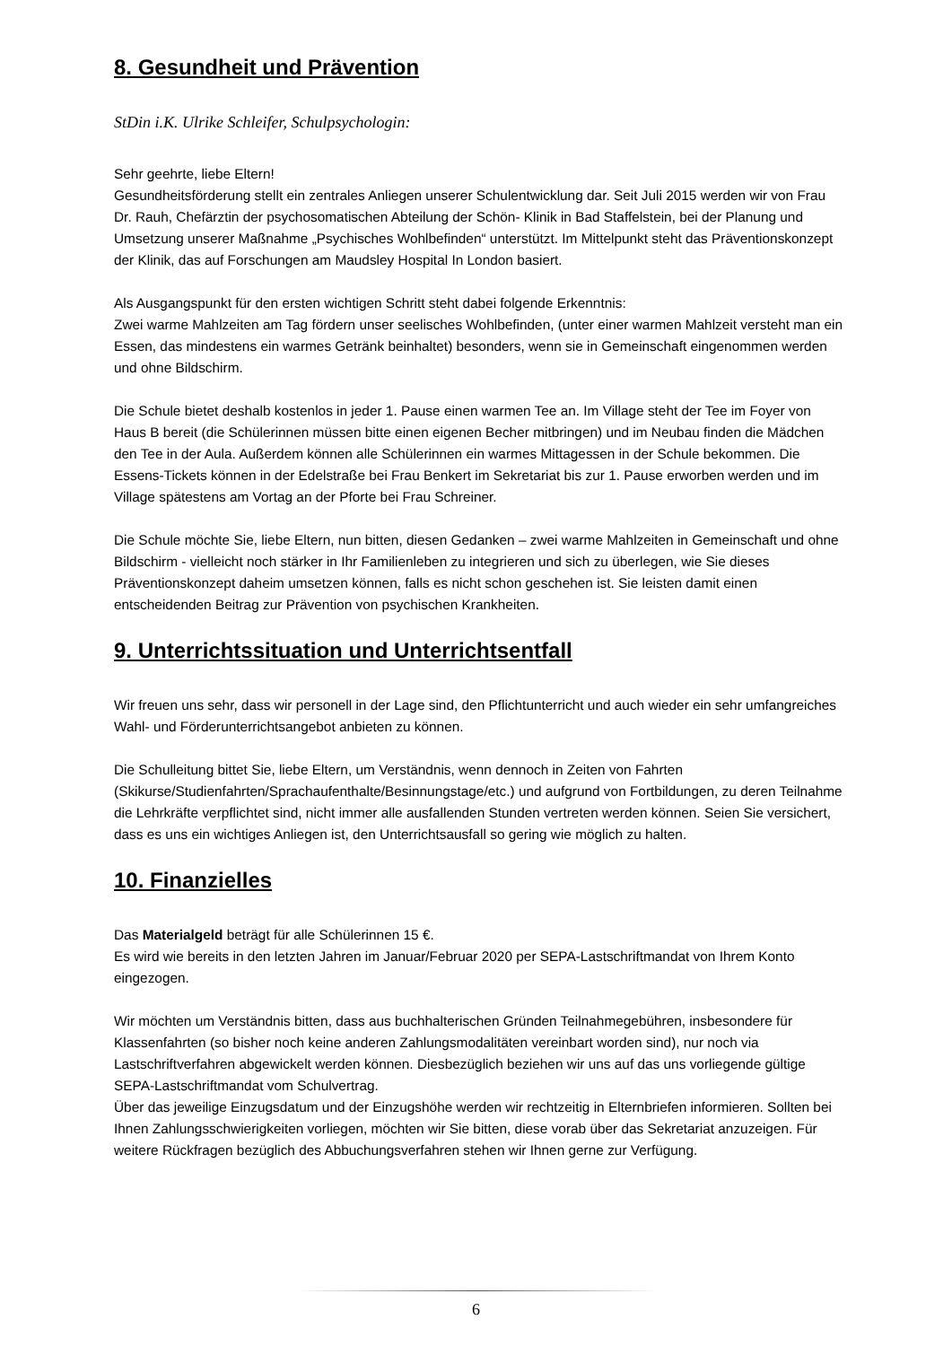8. Gesundheit und Prävention
StDin i.K. Ulrike Schleifer, Schulpsychologin:
Sehr geehrte, liebe Eltern!
Gesundheitsförderung stellt ein zentrales Anliegen unserer Schulentwicklung dar. Seit Juli 2015 werden wir von Frau Dr. Rauh, Chefärztin der psychosomatischen Abteilung der Schön- Klinik in Bad Staffelstein, bei der Planung und Umsetzung unserer Maßnahme „Psychisches Wohlbefinden“ unterstützt. Im Mittelpunkt steht das Präventionskonzept der Klinik, das auf Forschungen am Maudsley Hospital In London basiert.
Als Ausgangspunkt für den ersten wichtigen Schritt steht dabei folgende Erkenntnis:
Zwei warme Mahlzeiten am Tag fördern unser seelisches Wohlbefinden, (unter einer warmen Mahlzeit versteht man ein Essen, das mindestens ein warmes Getränk beinhaltet) besonders, wenn sie in Gemeinschaft eingenommen werden und ohne Bildschirm.
Die Schule bietet deshalb kostenlos in jeder 1. Pause einen warmen Tee an. Im Village steht der Tee im Foyer von Haus B bereit (die Schülerinnen müssen bitte einen eigenen Becher mitbringen) und im Neubau finden die Mädchen den Tee in der Aula. Außerdem können alle Schülerinnen ein warmes Mittagessen in der Schule bekommen. Die Essens-Tickets können in der Edelstraße bei Frau Benkert im Sekretariat bis zur 1. Pause erworben werden und im Village spätestens am Vortag an der Pforte bei Frau Schreiner.
Die Schule möchte Sie, liebe Eltern, nun bitten, diesen Gedanken – zwei warme Mahlzeiten in Gemeinschaft und ohne Bildschirm - vielleicht noch stärker in Ihr Familienleben zu integrieren und sich zu überlegen, wie Sie dieses Präventionskonzept daheim umsetzen können, falls es nicht schon geschehen ist. Sie leisten damit einen entscheidenden Beitrag zur Prävention von psychischen Krankheiten.
9. Unterrichtssituation und Unterrichtsentfall
Wir freuen uns sehr, dass wir personell in der Lage sind, den Pflichtunterricht und auch wieder ein sehr umfangreiches Wahl- und Förderunterrichtsangebot anbieten zu können.
Die Schulleitung bittet Sie, liebe Eltern, um Verständnis, wenn dennoch in Zeiten von Fahrten (Skikurse/Studienfahrten/Sprachaufenthalte/Besinnungstage/etc.) und aufgrund von Fortbildungen, zu deren Teilnahme die Lehrkräfte verpflichtet sind, nicht immer alle ausfallenden Stunden vertreten werden können. Seien Sie versichert, dass es uns ein wichtiges Anliegen ist, den Unterrichtsausfall so gering wie möglich zu halten.
10. Finanzielles
Das Materialgeld beträgt für alle Schülerinnen 15 €.
Es wird wie bereits in den letzten Jahren im Januar/Februar 2020 per SEPA-Lastschriftmandat von Ihrem Konto eingezogen.
Wir möchten um Verständnis bitten, dass aus buchhalterischen Gründen Teilnahmegebühren, insbesondere für Klassenfahrten (so bisher noch keine anderen Zahlungsmodalitäten vereinbart worden sind), nur noch via Lastschriftverfahren abgewickelt werden können. Diesbezüglich beziehen wir uns auf das uns vorliegende gültige SEPA-Lastschriftmandat vom Schulvertrag.
Über das jeweilige Einzugsdatum und der Einzugshöhe werden wir rechtzeitig in Elternbriefen informieren. Sollten bei Ihnen Zahlungsschwierigkeiten vorliegen, möchten wir Sie bitten, diese vorab über das Sekretariat anzuzeigen. Für weitere Rückfragen bezüglich des Abbuchungsverfahren stehen wir Ihnen gerne zur Verfügung.
6